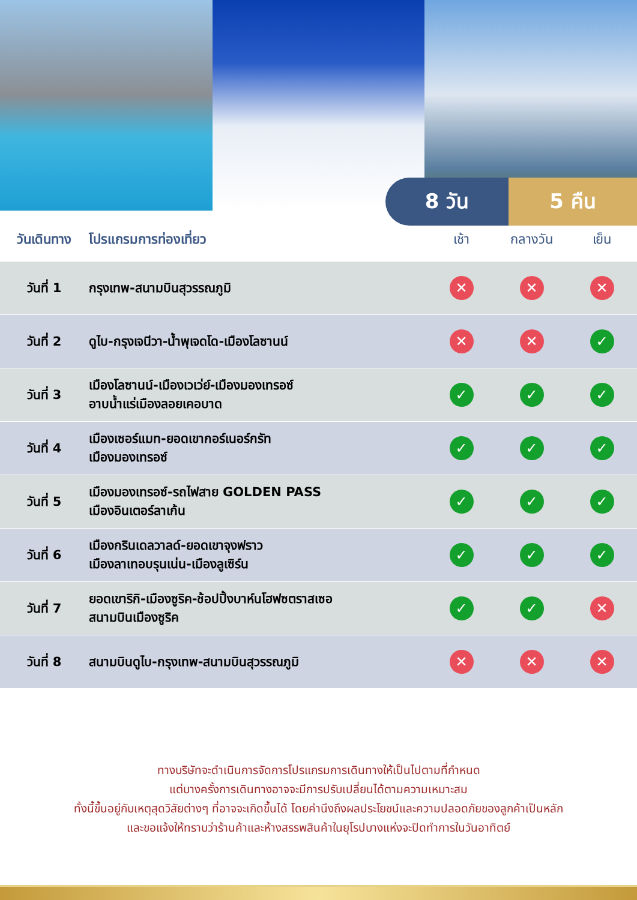8 วัน 5 คืน
| วันเดินทาง | โปรแกรมการท่องเที่ยว | เช้า | กลางวัน | เย็น |
| --- | --- | --- | --- | --- |
| วันที่ 1 | กรุงเทพ-สนามบินสุวรรณภูมิ | ✕ | ✕ | ✕ |
| วันที่ 2 | ดูไบ-กรุงเจนีวา-น้ำพุเจดโด-เมืองโลซานน์ | ✕ | ✕ | ✓ |
| วันที่ 3 | เมืองโลซานน์-เมืองเวเว่ย์-เมืองมองเทรอซ์ อาบน้ำแร่เมืองลอยเคอบาด | ✓ | ✓ | ✓ |
| วันที่ 4 | เมืองเซอร์แมท-ยอดเขากอร์เนอร์กรัท เมืองมองเทรอซ์ | ✓ | ✓ | ✓ |
| วันที่ 5 | เมืองมองเทรอซ์-รถไฟสาย GOLDEN PASS เมืองอินเตอร์ลาเก้น | ✓ | ✓ | ✓ |
| วันที่ 6 | เมืองกรินเดลวาลด์-ยอดเขาจุงฟราว เมืองลาเทอบรุนเน่น-เมืองลูเซิร์น | ✓ | ✓ | ✓ |
| วันที่ 7 | ยอดเขาริกิ-เมืองซูริค-ช้อปปิ้งบาห์นโฮฟซตราสเซอ สนามบินเมืองซูริค | ✓ | ✓ | ✕ |
| วันที่ 8 | สนามบินดูไบ-กรุงเทพ-สนามบินสุวรรณภูมิ | ✕ | ✕ | ✕ |
ทางบริษัทจะดำเนินการจัดการโปรแกรมการเดินทางให้เป็นไปตามที่กำหนด
แต่บางครั้งการเดินทางอาจจะมีการปรับเปลี่ยนได้ตามความเหมาะสม
ทั้งนี้ขึ้นอยู่กับเหตุสุดวิสัยต่างๆ ที่อาจจะเกิดขึ้นได้ โดยคำนึงถึงผลประโยชน์และความปลอดภัยของลูกค้าเป็นหลัก
และขอแจ้งให้ทราบว่าร้านค้าและห้างสรรพสินค้าในยุโรปบางแห่งจะปิดทำการในวันอาทิตย์